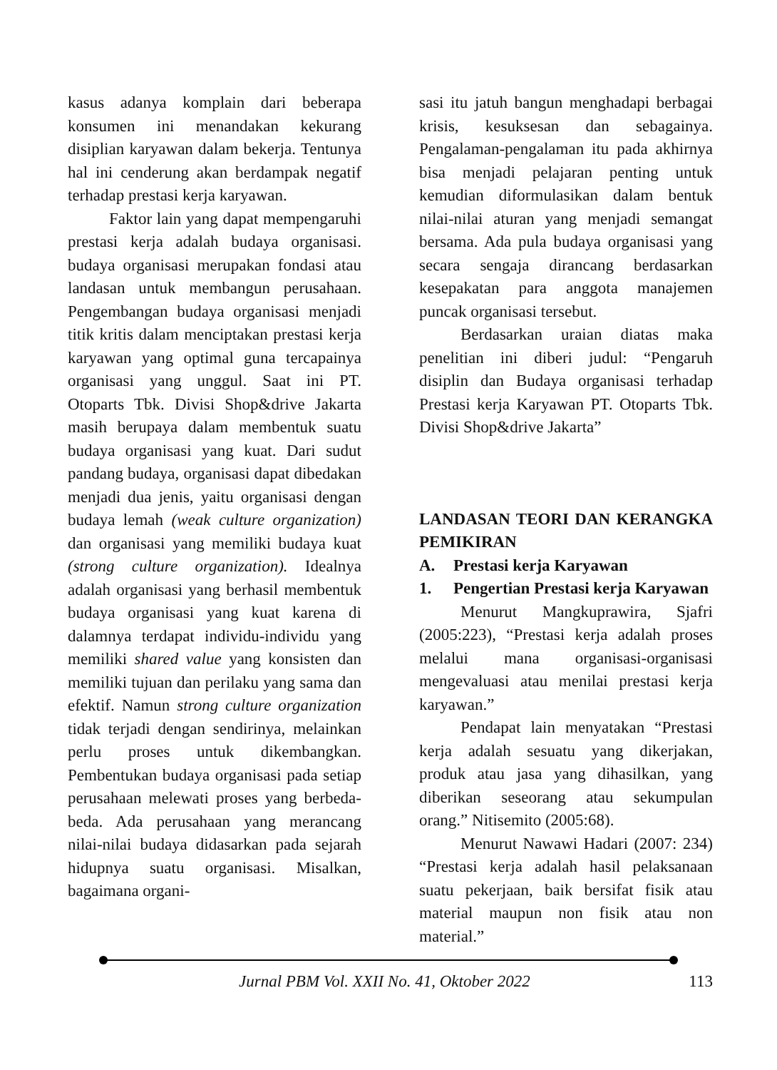kasus adanya komplain dari beberapa konsumen ini menandakan kekurang disiplian karyawan dalam bekerja. Tentunya hal ini cenderung akan berdampak negatif terhadap prestasi kerja karyawan.
Faktor lain yang dapat mempe­ngaruhi prestasi kerja adalah budaya organisasi. budaya organisasi merupakan fondasi atau landasan untuk membangun perusahaan. Pengembangan budaya organisasi menjadi titik kritis dalam menciptakan prestasi kerja karyawan yang optimal guna tercapainya organisasi yang unggul. Saat ini PT. Otoparts Tbk. Divisi Shop&drive Jakarta masih berupaya dalam membentuk suatu budaya organisasi yang kuat. Dari sudut pandang budaya, organisasi dapat dibedakan menjadi dua jenis, yaitu organisasi dengan budaya lemah (weak culture organization) dan organisasi yang memiliki budaya kuat (strong culture organization). Idealnya adalah organisasi yang berhasil membentuk budaya organisasi yang kuat karena di dalamnya terdapat individu-individu yang memiliki shared value yang konsisten dan memiliki tujuan dan perilaku yang sama dan efektif. Namun strong culture organization tidak terjadi dengan sendiri­nya, melainkan perlu proses untuk dikembangkan. Pembentukan budaya organisasi pada setiap perusahaan melewati proses yang berbeda-beda. Ada perusa­haan yang merancang nilai-nilai budaya didasarkan pada sejarah hidupnya suatu organisasi. Misalkan, bagaimana organi-
sasi itu jatuh bangun menghadapi berbagai krisis, kesuksesan dan sebagai­nya. Pengalaman-pengalaman itu pada akhirnya bisa menjadi pelajaran penting untuk kemudian diformulasikan dalam bentuk nilai-nilai aturan yang menjadi semangat bersama. Ada pula budaya organisasi yang secara sengaja dirancang berdasarkan kesepakatan para anggota manajemen puncak organisasi tersebut.
Berdasarkan uraian diatas maka penelitian ini diberi judul: “Pengaruh disiplin dan Budaya organisasi terhadap Prestasi kerja Karyawan PT. Otoparts Tbk. Divisi Shop&drive Jakarta”
LANDASAN TEORI DAN KERANGKA PEMIKIRAN
A. Prestasi kerja Karyawan
1. Pengertian Prestasi kerja Karyawan
Menurut Mangkuprawira, Sjafri (2005:223), “Prestasi kerja adalah proses melalui mana organisasi-organisasi mengevaluasi atau menilai prestasi kerja karyawan.”
Pendapat lain menyatakan “Prestasi kerja adalah sesuatu yang dikerjakan, produk atau jasa yang dihasilkan, yang diberikan seseorang atau sekumpulan orang.” Nitisemito (2005:68).
Menurut Nawawi Hadari (2007: 234) “Prestasi kerja adalah hasil pelak­sanaan suatu pekerjaan, baik bersifat fisik atau material maupun non fisik atau non material.”
Jurnal PBM Vol. XXII No. 41, Oktober 2022 113